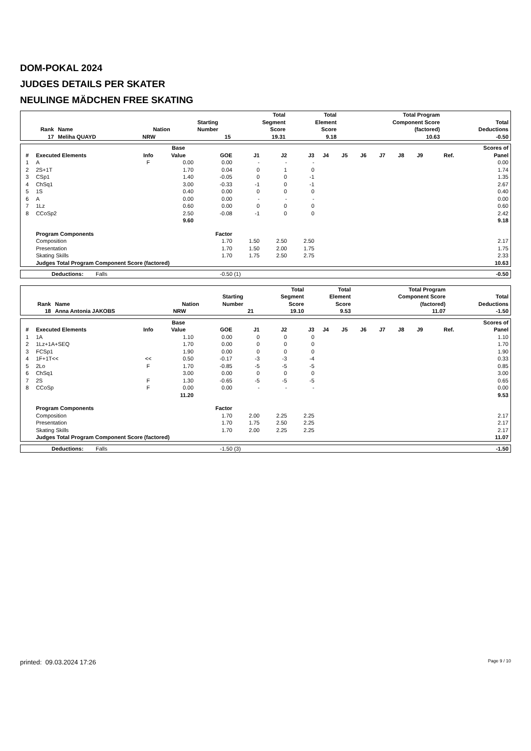DOM-POKAL 2024
JUDGES DETAILS PER SKATER
NEULINGE MÄDCHEN FREE SKATING
| Rank | Name | Nation | Starting Number | Total Segment Score | Total Element Score | Total Program Component Score (factored) | Total Deductions |
| --- | --- | --- | --- | --- | --- | --- | --- |
| 17 | Meliha QUAYD | NRW | 15 | 19.31 | 9.18 | 10.63 | -0.50 |
| # | Executed Elements | Info | Base Value | GOE | J1 | J2 | J3 | J4 | J5 | J6 | J7 | J8 | J9 | Ref. | Scores of Panel |
| --- | --- | --- | --- | --- | --- | --- | --- | --- | --- | --- | --- | --- | --- | --- | --- |
| 1 | A | F | 0.00 | 0.00 | - | - | - | | | | | | | | 0.00 |
| 2 | 2S+1T | | 1.70 | 0.04 | 0 | 1 | 0 | | | | | | | | 1.74 |
| 3 | CSp1 | | 1.40 | -0.05 | 0 | 0 | -1 | | | | | | | | 1.35 |
| 4 | ChSq1 | | 3.00 | -0.33 | -1 | 0 | -1 | | | | | | | | 2.67 |
| 5 | 1S | | 0.40 | 0.00 | 0 | 0 | 0 | | | | | | | | 0.40 |
| 6 | A | | 0.00 | 0.00 | - | - | - | | | | | | | | 0.00 |
| 7 | 1Lz | | 0.60 | 0.00 | 0 | 0 | 0 | | | | | | | | 0.60 |
| 8 | CCoSp2 | | 2.50 | -0.08 | -1 | 0 | 0 | | | | | | | | 2.42 |
| | | | 9.60 | | | | | | | | | | | | 9.18 |
| | Program Components | | | Factor | | | | | | | | | | | |
| | Composition | | | 1.70 | 1.50 | 2.50 | 2.50 | | | | | | | | 2.17 |
| | Presentation | | | 1.70 | 1.50 | 2.00 | 1.75 | | | | | | | | 1.75 |
| | Skating Skills | | | 1.70 | 1.75 | 2.50 | 2.75 | | | | | | | | 2.33 |
| | Judges Total Program Component Score (factored) | | | | | | | | | | | | | | 10.63 |
| | Deductions: | Falls | -0.50 (1) | -0.50 |
| Rank | Name | Nation | Starting Number | Total Segment Score | Total Element Score | Total Program Component Score (factored) | Total Deductions |
| --- | --- | --- | --- | --- | --- | --- | --- |
| 18 | Anna Antonia JAKOBS | NRW | 21 | 19.10 | 9.53 | 11.07 | -1.50 |
| # | Executed Elements | Info | Base Value | GOE | J1 | J2 | J3 | J4 | J5 | J6 | J7 | J8 | J9 | Ref. | Scores of Panel |
| --- | --- | --- | --- | --- | --- | --- | --- | --- | --- | --- | --- | --- | --- | --- | --- |
| 1 | 1A | | 1.10 | 0.00 | 0 | 0 | 0 | | | | | | | | 1.10 |
| 2 | 1Lz+1A+SEQ | | 1.70 | 0.00 | 0 | 0 | 0 | | | | | | | | 1.70 |
| 3 | FCSp1 | | 1.90 | 0.00 | 0 | 0 | 0 | | | | | | | | 1.90 |
| 4 | 1F+1T<< | << | 0.50 | -0.17 | -3 | -3 | -4 | | | | | | | | 0.33 |
| 5 | 2Lo | F | 1.70 | -0.85 | -5 | -5 | -5 | | | | | | | | 0.85 |
| 6 | ChSq1 | | 3.00 | 0.00 | 0 | 0 | 0 | | | | | | | | 3.00 |
| 7 | 2S | F | 1.30 | -0.65 | -5 | -5 | -5 | | | | | | | | 0.65 |
| 8 | CCoSp | F | 0.00 | 0.00 | - | - | - | | | | | | | | 0.00 |
| | | | 11.20 | | | | | | | | | | | | 9.53 |
| | Program Components | | | Factor | | | | | | | | | | | |
| | Composition | | | 1.70 | 2.00 | 2.25 | 2.25 | | | | | | | | 2.17 |
| | Presentation | | | 1.70 | 1.75 | 2.50 | 2.25 | | | | | | | | 2.17 |
| | Skating Skills | | | 1.70 | 2.00 | 2.25 | 2.25 | | | | | | | | 2.17 |
| | Judges Total Program Component Score (factored) | | | | | | | | | | | | | | 11.07 |
| | Deductions: | Falls | -1.50 (3) | -1.50 |
printed: 09.03.2024 17:26 Page 9 / 10